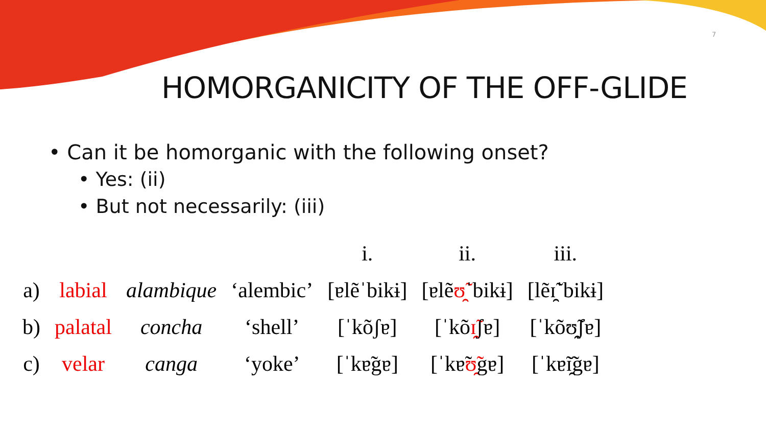7
HOMORGANICITY OF THE OFF-GLIDE
• Can it be homorganic with the following onset?
• Yes: (ii)
• But not necessarily: (iii)
| | | | | i. | ii. | iii. |
| --- | --- | --- | --- | --- | --- | --- |
| a) | labial | alambique | ‘alembic’ | [ɐlẽˈbikɨ] | [ɐlẽ ʊ̯̃ ˈbikɨ] | [lẽɪ̯̃ˈbikɨ] |
| b) | palatal | concha | ‘shell’ | [ˈkõʃɐ] | [ˈkõ ɪ̯̃ ʃɐ] | [ˈkõʊ̯̃ʃɐ] |
| c) | velar | canga | ‘yoke’ | [ˈkɐ̃gɐ] | [ˈkɐ̃ ʊ̯̃ gɐ] | [ˈkɐ̃ɪ̯̃gɐ] |